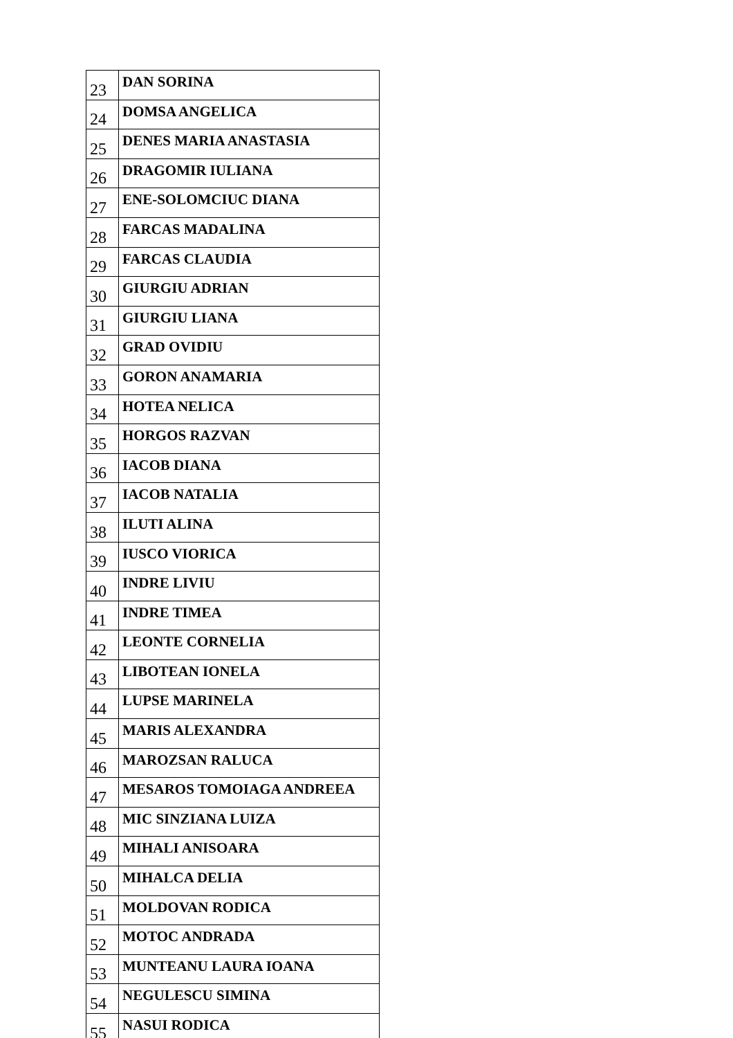| 23 | DAN SORINA |
| 24 | DOMSA ANGELICA |
| 25 | DENES MARIA ANASTASIA |
| 26 | DRAGOMIR IULIANA |
| 27 | ENE-SOLOMCIUC DIANA |
| 28 | FARCAS MADALINA |
| 29 | FARCAS CLAUDIA |
| 30 | GIURGIU ADRIAN |
| 31 | GIURGIU LIANA |
| 32 | GRAD OVIDIU |
| 33 | GORON ANAMARIA |
| 34 | HOTEA NELICA |
| 35 | HORGOS RAZVAN |
| 36 | IACOB DIANA |
| 37 | IACOB NATALIA |
| 38 | ILUTI ALINA |
| 39 | IUSCO VIORICA |
| 40 | INDRE LIVIU |
| 41 | INDRE TIMEA |
| 42 | LEONTE CORNELIA |
| 43 | LIBOTEAN IONELA |
| 44 | LUPSE MARINELA |
| 45 | MARIS ALEXANDRA |
| 46 | MAROZSAN RALUCA |
| 47 | MESAROS TOMOIAGA ANDREEA |
| 48 | MIC SINZIANA LUIZA |
| 49 | MIHALI ANISOARA |
| 50 | MIHALCA DELIA |
| 51 | MOLDOVAN RODICA |
| 52 | MOTOC ANDRADA |
| 53 | MUNTEANU LAURA IOANA |
| 54 | NEGULESCU SIMINA |
| 55 | NASUI RODICA |